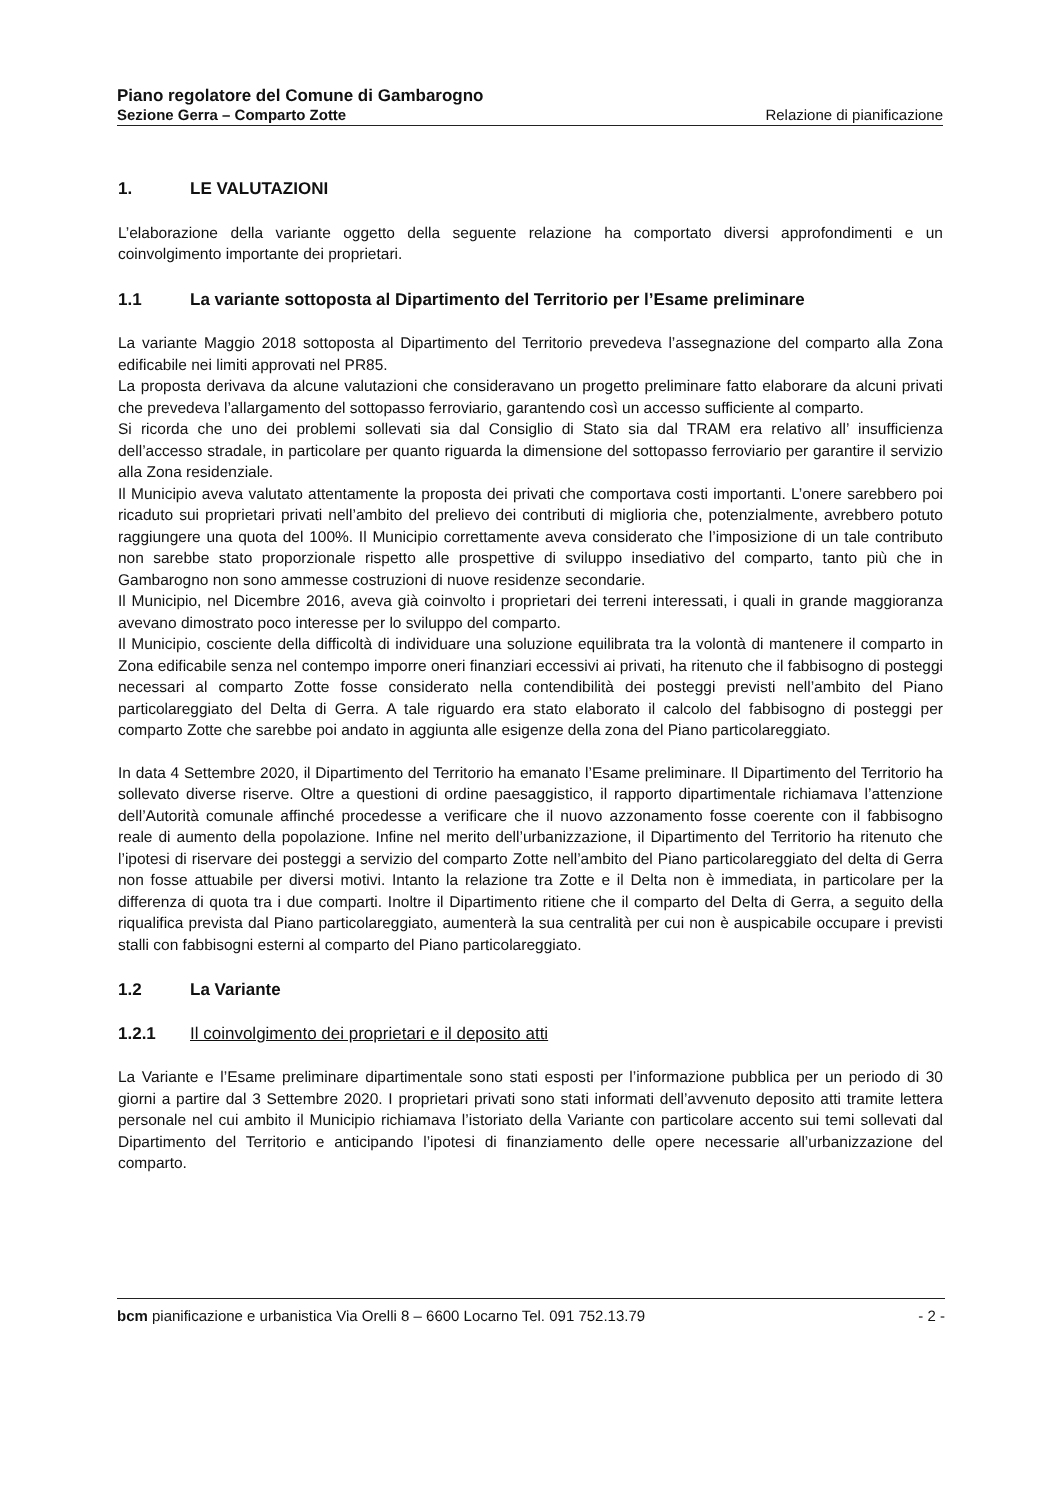Piano regolatore del Comune di Gambarogno
Sezione Gerra – Comparto Zotte Relazione di pianificazione
1. LE VALUTAZIONI
L’elaborazione della variante oggetto della seguente relazione ha comportato diversi approfondimenti e un coinvolgimento importante dei proprietari.
1.1 La variante sottoposta al Dipartimento del Territorio per l’Esame preliminare
La variante Maggio 2018 sottoposta al Dipartimento del Territorio prevedeva l’assegnazione del comparto alla Zona edificabile nei limiti approvati nel PR85.
La proposta derivava da alcune valutazioni che consideravano un progetto preliminare fatto elaborare da alcuni privati che prevedeva l’allargamento del sottopasso ferroviario, garantendo così un accesso sufficiente al comparto.
Si ricorda che uno dei problemi sollevati sia dal Consiglio di Stato sia dal TRAM era relativo all’ insufficienza dell’accesso stradale, in particolare per quanto riguarda la dimensione del sottopasso ferroviario per garantire il servizio alla Zona residenziale.
Il Municipio aveva valutato attentamente la proposta dei privati che comportava costi importanti. L’onere sarebbero poi ricaduto sui proprietari privati nell’ambito del prelievo dei contributi di miglioria che, potenzialmente, avrebbero potuto raggiungere una quota del 100%. Il Municipio correttamente aveva considerato che l’imposizione di un tale contributo non sarebbe stato proporzionale rispetto alle prospettive di sviluppo insediativo del comparto, tanto più che in Gambarogno non sono ammesse costruzioni di nuove residenze secondarie.
Il Municipio, nel Dicembre 2016, aveva già coinvolto i proprietari dei terreni interessati, i quali in grande maggioranza avevano dimostrato poco interesse per lo sviluppo del comparto.
Il Municipio, cosciente della difficoltà di individuare una soluzione equilibrata tra la volontà di mantenere il comparto in Zona edificabile senza nel contempo imporre oneri finanziari eccessivi ai privati, ha ritenuto che il fabbisogno di posteggi necessari al comparto Zotte fosse considerato nella contendibilità dei posteggi previsti nell’ambito del Piano particolareggiato del Delta di Gerra. A tale riguardo era stato elaborato il calcolo del fabbisogno di posteggi per comparto Zotte che sarebbe poi andato in aggiunta alle esigenze della zona del Piano particolareggiato.
In data 4 Settembre 2020, il Dipartimento del Territorio ha emanato l’Esame preliminare. Il Dipartimento del Territorio ha sollevato diverse riserve. Oltre a questioni di ordine paesaggistico, il rapporto dipartimentale richiamava l’attenzione dell’Autorità comunale affinché procedesse a verificare che il nuovo azzonamento fosse coerente con il fabbisogno reale di aumento della popolazione. Infine nel merito dell’urbanizzazione, il Dipartimento del Territorio ha ritenuto che l’ipotesi di riservare dei posteggi a servizio del comparto Zotte nell’ambito del Piano particolareggiato del delta di Gerra non fosse attuabile per diversi motivi. Intanto la relazione tra Zotte e il Delta non è immediata, in particolare per la differenza di quota tra i due comparti. Inoltre il Dipartimento ritiene che il comparto del Delta di Gerra, a seguito della riqualifica prevista dal Piano particolareggiato, aumenterà la sua centralità per cui non è auspicabile occupare i previsti stalli con fabbisogni esterni al comparto del Piano particolareggiato.
1.2 La Variante
1.2.1 Il coinvolgimento dei proprietari e il deposito atti
La Variante e l’Esame preliminare dipartimentale sono stati esposti per l’informazione pubblica per un periodo di 30 giorni a partire dal 3 Settembre 2020. I proprietari privati sono stati informati dell’avvenuto deposito atti tramite lettera personale nel cui ambito il Municipio richiamava l’istoriato della Variante con particolare accento sui temi sollevati dal Dipartimento del Territorio e anticipando l’ipotesi di finanziamento delle opere necessarie all’urbanizzazione del comparto.
bcm pianificazione e urbanistica Via Orelli 8 – 6600 Locarno Tel. 091 752.13.79 - 2 -